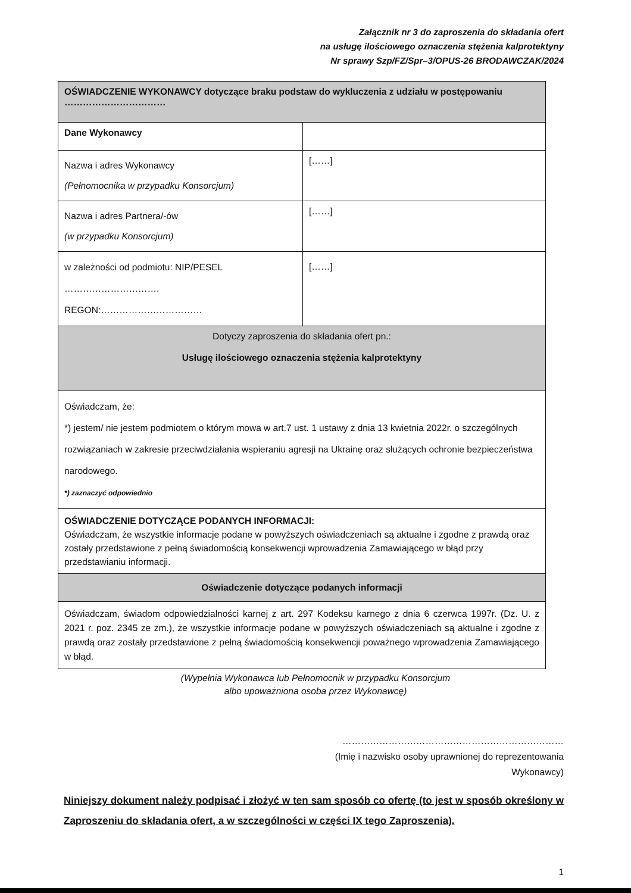Załącznik nr 3 do zaproszenia do składania ofert
na usługę ilościowego oznaczenia stężenia kalprotektyny
Nr sprawy Szp/FZ/Spr–3/OPUS-26 BRODAWCZAK/2024
| OŚWIADCZENIE WYKONAWCY dotyczące braku podstaw do wykluczenia z udziału w postępowaniu …………………………… | |
| Dane Wykonawcy | |
| Nazwa i adres Wykonawcy (Pełnomocnika w przypadku Konsorcjum) | [……] |
| Nazwa i adres Partnera/-ów (w przypadku Konsorcjum) | [……] |
| w zależności od podmiotu: NIP/PESEL …………………………. REGON:…………………………… | [……] |
| Dotyczy zaproszenia do składania ofert pn.: Usługę ilościowego oznaczenia stężenia kalprotektyny | |
| Oświadczam, że: *) jestem/ nie jestem podmiotem o którym mowa w art.7 ust. 1 ustawy z dnia 13 kwietnia 2022r. o szczególnych rozwiązaniach w zakresie przeciwdziałania wspieraniu agresji na Ukrainę oraz służących ochronie bezpieczeństwa narodowego. *) zaznaczyć odpowiednio | |
| OŚWIADCZENIE DOTYCZĄCE PODANYCH INFORMACJI: Oświadczam, że wszystkie informacje podane w powyższych oświadczeniach są aktualne i zgodne z prawdą oraz zostały przedstawione z pełną świadomością konsekwencji wprowadzenia Zamawiającego w błąd przy przedstawianiu informacji. | |
| Oświadczenie dotyczące podanych informacji | |
| Oświadczam, świadom odpowiedzialności karnej z art. 297 Kodeksu karnego z dnia 6 czerwca 1997r. (Dz. U. z 2021 r. poz. 2345 ze zm.), że wszystkie informacje podane w powyższych oświadczeniach są aktualne i zgodne z prawdą oraz zostały przedstawione z pełną świadomością konsekwencji poważnego wprowadzenia Zamawiającego w błąd. | |
(Wypełnia Wykonawca lub Pełnomocnik w przypadku Konsorcjum
albo upoważniona osoba przez Wykonawcę)
………………………………………………………………
(Imię i nazwisko osoby uprawnionej do reprezentowania
Wykonawcy)
Niniejszy dokument należy podpisać i złożyć w ten sam sposób co ofertę (to jest w sposób określony w Zaproszeniu do składania ofert, a w szczególności w części IX tego Zaproszenia).
1